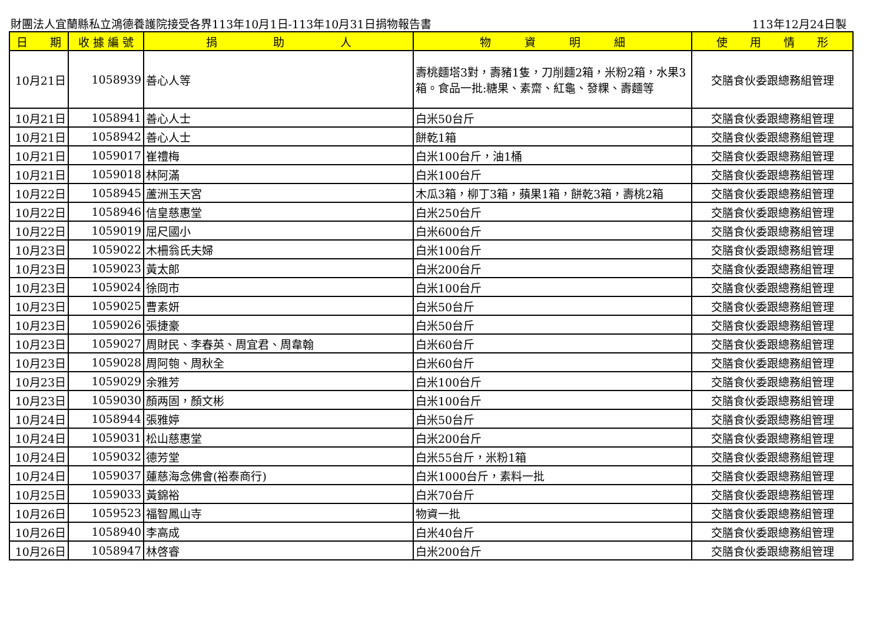財團法人宜蘭縣私立鴻德養護院接受各界113年10月1日-113年10月31日捐物報告書 113年12月24日製
| 日 期 | 收 據 編 號 | 捐 助 人 | 物 資 明 細 | 使 用 情 形 |
| --- | --- | --- | --- | --- |
| 10月21日 | 1058939 | 善心人等 | 壽桃麵塔3對，壽豬1隻，刀削麵2箱，米粉2箱，水果3箱。食品一批:糖果、素齋、紅龜、發粿、壽麵等 | 交膳食伙委跟總務組管理 |
| 10月21日 | 1058941 | 善心人士 | 白米50台斤 | 交膳食伙委跟總務組管理 |
| 10月21日 | 1058942 | 善心人士 | 餅乾1箱 | 交膳食伙委跟總務組管理 |
| 10月21日 | 1059017 | 崔禮梅 | 白米100台斤，油1桶 | 交膳食伙委跟總務組管理 |
| 10月21日 | 1059018 | 林阿滿 | 白米100台斤 | 交膳食伙委跟總務組管理 |
| 10月22日 | 1058945 | 蘆洲玉天宮 | 木瓜3箱，柳丁3箱，蘋果1箱，餅乾3箱，壽桃2箱 | 交膳食伙委跟總務組管理 |
| 10月22日 | 1058946 | 信皇慈惠堂 | 白米250台斤 | 交膳食伙委跟總務組管理 |
| 10月22日 | 1059019 | 屈尺國小 | 白米600台斤 | 交膳食伙委跟總務組管理 |
| 10月23日 | 1059022 | 木柵翁氏夫婦 | 白米100台斤 | 交膳食伙委跟總務組管理 |
| 10月23日 | 1059023 | 黃太郎 | 白米200台斤 | 交膳食伙委跟總務組管理 |
| 10月23日 | 1059024 | 徐冏市 | 白米100台斤 | 交膳食伙委跟總務組管理 |
| 10月23日 | 1059025 | 曹素妍 | 白米50台斤 | 交膳食伙委跟總務組管理 |
| 10月23日 | 1059026 | 張捷豪 | 白米50台斤 | 交膳食伙委跟總務組管理 |
| 10月23日 | 1059027 | 周財民、李春英、周宜君、周韋翰 | 白米60台斤 | 交膳食伙委跟總務組管理 |
| 10月23日 | 1059028 | 周阿匏、周秋全 | 白米60台斤 | 交膳食伙委跟總務組管理 |
| 10月23日 | 1059029 | 余雅芳 | 白米100台斤 | 交膳食伙委跟總務組管理 |
| 10月23日 | 1059030 | 顏两固，顏文彬 | 白米100台斤 | 交膳食伙委跟總務組管理 |
| 10月24日 | 1058944 | 張雅婷 | 白米50台斤 | 交膳食伙委跟總務組管理 |
| 10月24日 | 1059031 | 松山慈惠堂 | 白米200台斤 | 交膳食伙委跟總務組管理 |
| 10月24日 | 1059032 | 德芳堂 | 白米55台斤，米粉1箱 | 交膳食伙委跟總務組管理 |
| 10月24日 | 1059037 | 蓮慈海念佛會(裕泰商行) | 白米1000台斤，素料一批 | 交膳食伙委跟總務組管理 |
| 10月25日 | 1059033 | 黃錦裕 | 白米70台斤 | 交膳食伙委跟總務組管理 |
| 10月26日 | 1059523 | 福智鳳山寺 | 物資一批 | 交膳食伙委跟總務組管理 |
| 10月26日 | 1058940 | 李高成 | 白米40台斤 | 交膳食伙委跟總務組管理 |
| 10月26日 | 1058947 | 林啓睿 | 白米200台斤 | 交膳食伙委跟總務組管理 |